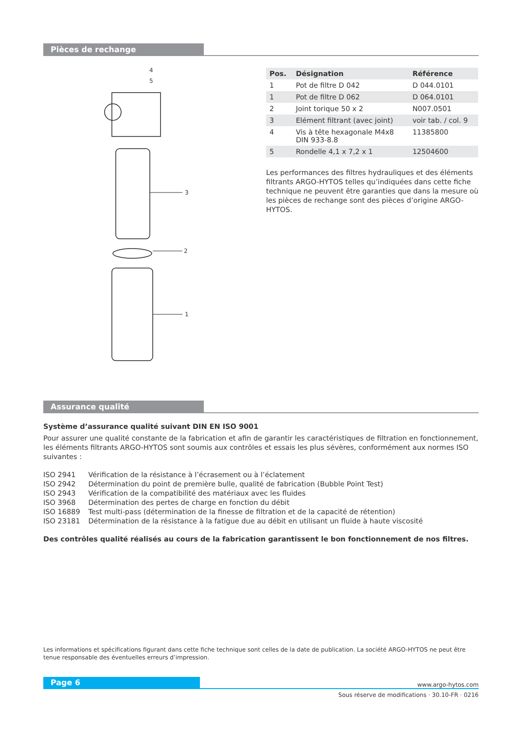Pièces de rechange
4
5
3
2
1
| Pos. | Désignation | Référence |
| --- | --- | --- |
| 1 | Pot de filtre D 042 | D 044.0101 |
| 1 | Pot de filtre D 062 | D 064.0101 |
| 2 | Joint torique 50 x 2 | N007.0501 |
| 3 | Elément filtrant (avec joint) | voir tab. / col. 9 |
| 4 | Vis à tête hexagonale M4x8 DIN 933-8.8 | 11385800 |
| 5 | Rondelle 4,1 x 7,2 x 1 | 12504600 |
Les performances des filtres hydrauliques et des éléments filtrants ARGO-HYTOS telles qu’indiquées dans cette fiche technique ne peuvent être garanties que dans la mesure où les pièces de rechange sont des pièces d’origine ARGO-HYTOS.
Assurance qualité
Système d’assurance qualité suivant DIN EN ISO 9001
Pour assurer une qualité constante de la fabrication et afin de garantir les caractéristiques de filtration en fonctionnement, les éléments filtrants ARGO-HYTOS sont soumis aux contrôles et essais les plus sévères, conformément aux normes ISO suivantes :
| ISO 2941 | Vérification de la résistance à l’écrasement ou à l’éclatement |
| ISO 2942 | Détermination du point de première bulle, qualité de fabrication (Bubble Point Test) |
| ISO 2943 | Vérification de la compatibilité des matériaux avec les fluides |
| ISO 3968 | Détermination des pertes de charge en fonction du débit |
| ISO 16889 | Test multi-pass (détermination de la finesse de filtration et de la capacité de rétention) |
| ISO 23181 | Détermination de la résistance à la fatigue due au débit en utilisant un fluide à haute viscosité |
Des contrôles qualité réalisés au cours de la fabrication garantissent le bon fonctionnement de nos filtres.
Les informations et spécifications figurant dans cette fiche technique sont celles de la date de publication. La société ARGO-HYTOS ne peut être tenue responsable des éventuelles erreurs d’impression.
Page 6 www.argo-hytos.com
Sous réserve de modifications · 30.10-FR · 0216